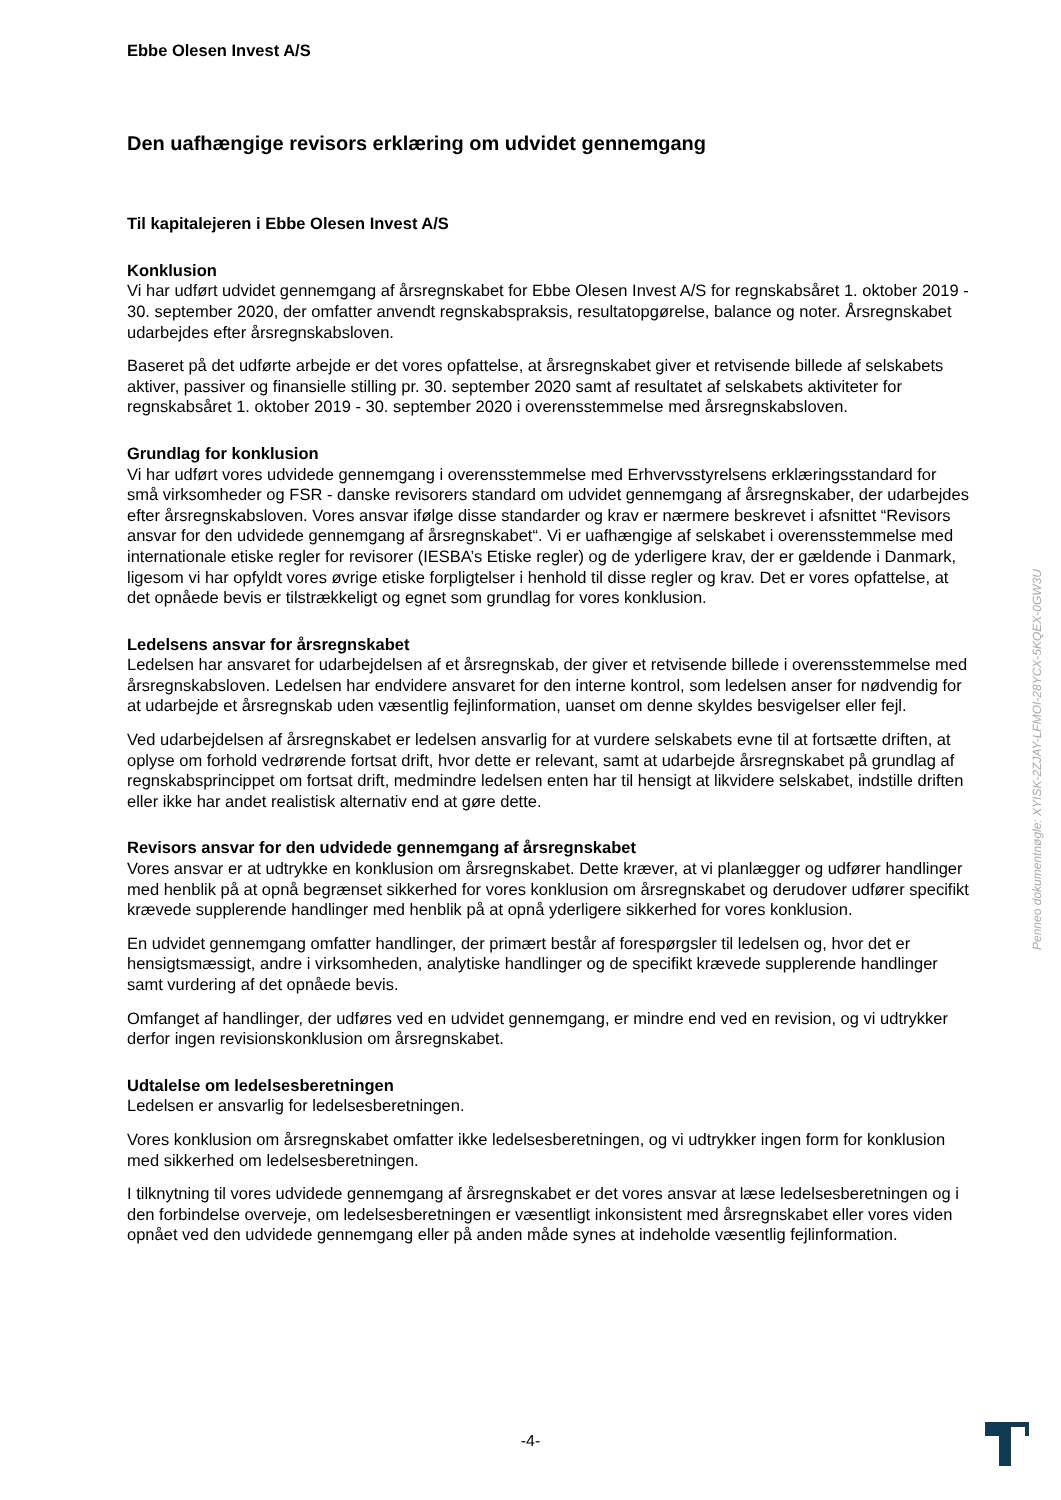Ebbe Olesen Invest A/S
Den uafhængige revisors erklæring om udvidet gennemgang
Til kapitalejeren i Ebbe Olesen Invest A/S
Konklusion
Vi har udført udvidet gennemgang af årsregnskabet for Ebbe Olesen Invest A/S for regnskabsåret 1. oktober 2019 - 30. september 2020, der omfatter anvendt regnskabspraksis, resultatopgørelse, balance og noter. Årsregnskabet udarbejdes efter årsregnskabsloven.
Baseret på det udførte arbejde er det vores opfattelse, at årsregnskabet giver et retvisende billede af selskabets aktiver, passiver og finansielle stilling pr. 30. september 2020 samt af resultatet af selskabets aktiviteter for regnskabsåret 1. oktober 2019 - 30. september 2020 i overensstemmelse med årsregnskabsloven.
Grundlag for konklusion
Vi har udført vores udvidede gennemgang i overensstemmelse med Erhvervsstyrelsens erklæringsstandard for små virksomheder og FSR - danske revisorers standard om udvidet gennemgang af årsregnskaber, der udarbejdes efter årsregnskabsloven. Vores ansvar ifølge disse standarder og krav er nærmere beskrevet i afsnittet “Revisors ansvar for den udvidede gennemgang af årsregnskabet“. Vi er uafhængige af selskabet i overensstemmelse med internationale etiske regler for revisorer (IESBA’s Etiske regler) og de yderligere krav, der er gældende i Danmark, ligesom vi har opfyldt vores øvrige etiske forpligtelser i henhold til disse regler og krav. Det er vores opfattelse, at det opnåede bevis er tilstrækkeligt og egnet som grundlag for vores konklusion.
Ledelsens ansvar for årsregnskabet
Ledelsen har ansvaret for udarbejdelsen af et årsregnskab, der giver et retvisende billede i overensstemmelse med årsregnskabsloven. Ledelsen har endvidere ansvaret for den interne kontrol, som ledelsen anser for nødvendig for at udarbejde et årsregnskab uden væsentlig fejlinformation, uanset om denne skyldes besvigelser eller fejl.
Ved udarbejdelsen af årsregnskabet er ledelsen ansvarlig for at vurdere selskabets evne til at fortsætte driften, at oplyse om forhold vedrørende fortsat drift, hvor dette er relevant, samt at udarbejde årsregnskabet på grundlag af regnskabsprincippet om fortsat drift, medmindre ledelsen enten har til hensigt at likvidere selskabet, indstille driften eller ikke har andet realistisk alternativ end at gøre dette.
Revisors ansvar for den udvidede gennemgang af årsregnskabet
Vores ansvar er at udtrykke en konklusion om årsregnskabet. Dette kræver, at vi planlægger og udfører handlinger med henblik på at opnå begrænset sikkerhed for vores konklusion om årsregnskabet og derudover udfører specifikt krævede supplerende handlinger med henblik på at opnå yderligere sikkerhed for vores konklusion.
En udvidet gennemgang omfatter handlinger, der primært består af forespørgsler til ledelsen og, hvor det er hensigtsmæssigt, andre i virksomheden, analytiske handlinger og de specifikt krævede supplerende handlinger samt vurdering af det opnåede bevis.
Omfanget af handlinger, der udføres ved en udvidet gennemgang, er mindre end ved en revision, og vi udtrykker derfor ingen revisionskonklusion om årsregnskabet.
Udtalelse om ledelsesberetningen
Ledelsen er ansvarlig for ledelsesberetningen.
Vores konklusion om årsregnskabet omfatter ikke ledelsesberetningen, og vi udtrykker ingen form for konklusion med sikkerhed om ledelsesberetningen.
I tilknytning til vores udvidede gennemgang af årsregnskabet er det vores ansvar at læse ledelsesberetningen og i den forbindelse overveje, om ledelsesberetningen er væsentligt inkonsistent med årsregnskabet eller vores viden opnået ved den udvidede gennemgang eller på anden måde synes at indeholde væsentlig fejlinformation.
Penneo dokumentnøgle: XYISK-2ZJAY-LFMOI-28YCX-5KQEX-0GW3U
-4-